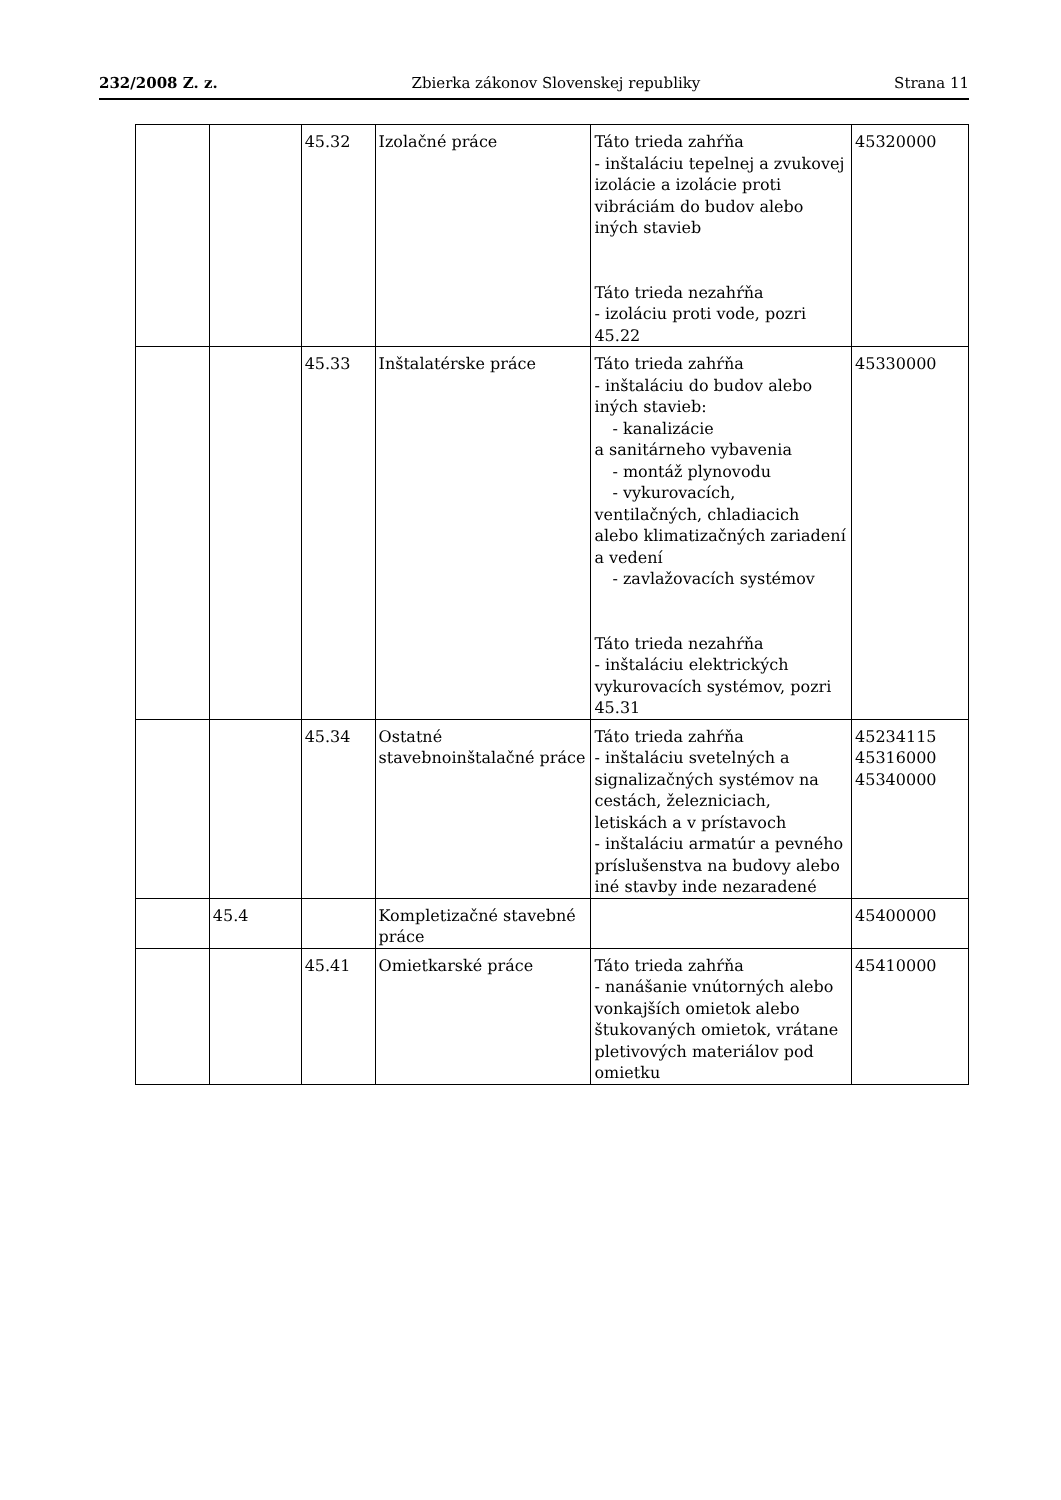232/2008 Z. z. Zbierka zákonov Slovenskej republiky Strana 11
| | | 45.32 | Izolačné práce | Táto trieda zahŕňa - inštaláciu tepelnej a zvukovej izolácie a izolácie proti vibráciám do budov alebo iných stavieb Táto trieda nezahŕňa - izoláciu proti vode, pozri 45.22 | 45320000 |
| | | 45.33 | Inštalatérske práce | Táto trieda zahŕňa - inštaláciu do budov alebo iných stavieb: - kanalizácie a sanitárneho vybavenia - montáž plynovodu - vykurovacích, ventilačných, chladiacich alebo klimatizačných zariadení a vedení - zavlažovacích systémov Táto trieda nezahŕňa - inštaláciu elektrických vykurovacích systémov, pozri 45.31 | 45330000 |
| | | 45.34 | Ostatné stavebnoinštalačné práce | Táto trieda zahŕňa - inštaláciu svetelných a signalizačných systémov na cestách, železniciach, letiskách a v prístavoch - inštaláciu armatúr a pevného príslušenstva na budovy alebo iné stavby inde nezaradené | 45234115 45316000 45340000 |
| | 45.4 | | Kompletizačné stavebné práce | | 45400000 |
| | | 45.41 | Omietkarské práce | Táto trieda zahŕňa - nanášanie vnútorných alebo vonkajších omietok alebo štukovaných omietok, vrátane pletivových materiálov pod omietku | 45410000 |